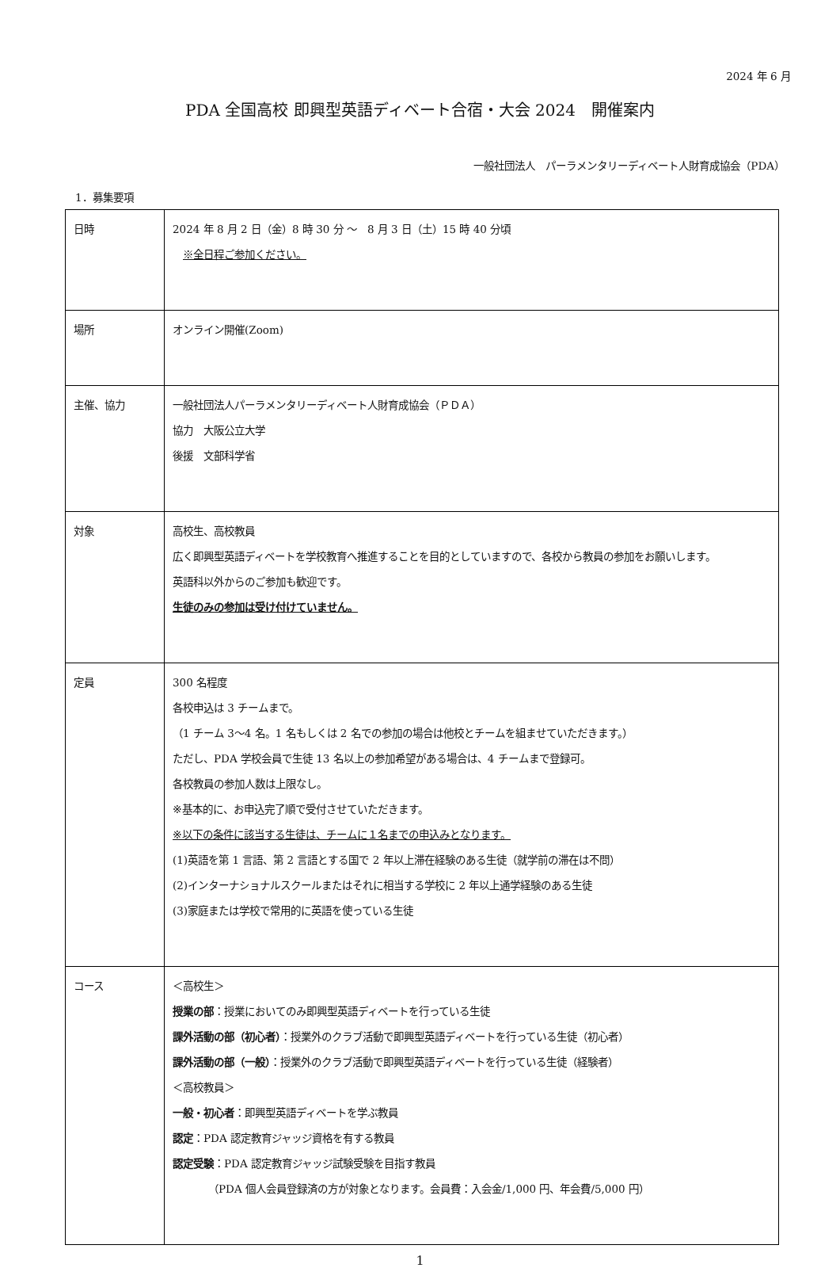2024 年 6 月
PDA 全国高校 即興型英語ディベート合宿・大会 2024　開催案内
一般社団法人　パーラメンタリーディベート人財育成協会（PDA）
1．募集要項
| 日時 | 2024 年 8 月 2 日（金）8 時 30 分 ～ 8 月 3 日（土）15 時 40 分頃 ※全日程ご参加ください。 |
| 場所 | オンライン開催(Zoom) |
| 主催、協力 | 一般社団法人パーラメンタリーディベート人財育成協会（ＰＤＡ） 協力 大阪公立大学 後援 文部科学省 |
| 対象 | 高校生、高校教員 広く即興型英語ディベートを学校教育へ推進することを目的としていますので、各校から教員の参加をお願いします。 英語科以外からのご参加も歓迎です。 生徒のみの参加は受け付けていません。 |
| 定員 | 300 名程度 各校申込は 3 チームまで。 （1 チーム 3～4 名。1 名もしくは 2 名での参加の場合は他校とチームを組ませていただきます。） ただし、PDA 学校会員で生徒 13 名以上の参加希望がある場合は、4 チームまで登録可。 各校教員の参加人数は上限なし。 ※基本的に、お申込完了順で受付させていただきます。 ※以下の条件に該当する生徒は、チームに１名までの申込みとなります。 (1)英語を第 1 言語、第 2 言語とする国で 2 年以上滞在経験のある生徒（就学前の滞在は不問） (2)インターナショナルスクールまたはそれに相当する学校に 2 年以上通学経験のある生徒 (3)家庭または学校で常用的に英語を使っている生徒 |
| コース | ＜高校生＞ 授業の部 ：授業においてのみ即興型英語ディベートを行っている生徒 課外活動の部（初心者） ：授業外のクラブ活動で即興型英語ディベートを行っている生徒（初心者） 課外活動の部（一般） ：授業外のクラブ活動で即興型英語ディベートを行っている生徒（経験者） ＜高校教員＞ 一般・初心者 ：即興型英語ディベートを学ぶ教員 認定 ：PDA 認定教育ジャッジ資格を有する教員 認定受験 ：PDA 認定教育ジャッジ試験受験を目指す教員 （PDA 個人会員登録済の方が対象となります。会員費：入会金/1,000 円、年会費/5,000 円） |
1